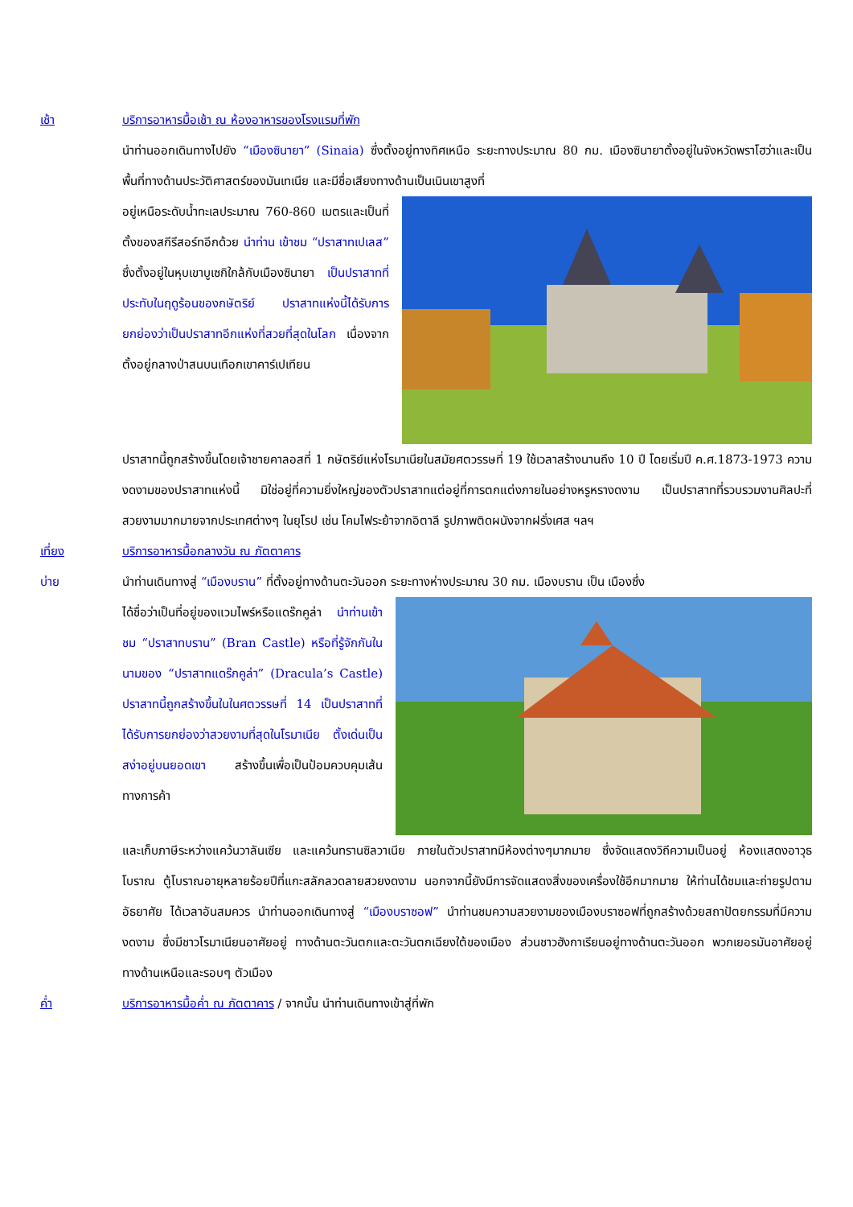เช้า บริการอาหารมื้อเช้า ณ ห้องอาหารของโรงแรมที่พัก
นำท่านออกเดินทางไปยัง “เมืองซินายา” (Sinaia) ซึ่งตั้งอยู่ทางทิศเหนือ ระยะทางประมาณ 80 กม. เมืองซินายาตั้งอยู่ในจังหวัดพราโฮว่าและเป็นพื้นที่ทางด้านประวัติศาสตร์ของมันเทเนีย และมีชื่อเสียงทางด้านเป็นเนินเขาสูงที่
อยู่เหนือระดับน้ำทะเลประมาณ 760-860 เมตรและเป็นที่ ตั้งของสกีรีสอร์ทอีกด้วย นำท่าน เข้าชม “ปราสาทเปเลส” ซึ่งตั้งอยู่ในหุบเขาบูเซกิใกล้กับเมืองซินายา เป็นปราสาทที่ประทับในฤดูร้อนของกษัตริย์ ปราสาทแห่งนี้ได้รับการยกย่องว่าเป็นปราสาทอีกแห่งที่สวยที่สุดในโลก เนื่องจากตั้งอยู่กลางป่าสนบนเทือกเขาคาร์เปเทียน
ปราสาทนี้ถูกสร้างขึ้นโดยเจ้าชายคาลอสที่ 1 กษัตริย์แห่งโรมาเนียในสมัยศตวรรษที่ 19 ใช้เวลาสร้างนานถึง 10 ปี โดยเริ่มปี ค.ศ.1873-1973 ความงดงามของปราสาทแห่งนี้ มิใช่อยู่ที่ความยิ่งใหญ่ของตัวปราสาทแต่อยู่ที่การตกแต่งภายในอย่างหรูหรางดงาม เป็นปราสาทที่รวบรวมงานศิลปะที่สวยงามมากมายจากประเทศต่างๆ ในยุโรป เช่น โคมไฟระย้าจากอิตาลี รูปภาพติดผนังจากฝรั่งเศส ฯลฯ
เที่ยง บริการอาหารมื้อกลางวัน ณ ภัตตาคาร
บ่าย นำท่านเดินทางสู่ “เมืองบราน” ที่ตั้งอยู่ทางด้านตะวันออก ระยะทางห่างประมาณ 30 กม. เมืองบราน เป็น เมืองซึ่ง
ได้ชื่อว่าเป็นที่อยู่ของแวมไพร์หรือแดร๊กคูล่า นำท่านเข้าชม “ปราสาทบราน” (Bran Castle) หรือที่รู้จักกันในนามของ “ปราสาทแดร๊กคูล่า” (Dracula’s Castle) ปราสาทนี้ถูกสร้างขึ้นในในศตวรรษที่ 14 เป็นปราสาทที่ได้รับการยกย่องว่าสวยงามที่สุดในโรมาเนีย ตั้งเด่นเป็นสง่าอยู่บนยอดเขา สร้างขึ้นเพื่อเป็นป้อมควบคุมเส้นทางการค้า
และเก็บภาษีระหว่างแคว้นวาลันเซีย และแคว้นทรานซิลวาเนีย ภายในตัวปราสาทมีห้องต่างๆมากมาย ซึ่งจัดแสดงวิถีความเป็นอยู่ ห้องแสดงอาวุธโบราณ ตู้โบราณอายุหลายร้อยปีที่แกะสลักลวดลายสวยงดงาม นอกจากนี้ยังมีการจัดแสดงสิ่งของเครื่องใช้อีกมากมาย ให้ท่านได้ชมและถ่ายรูปตามอัธยาศัย ได้เวลาอันสมควร นำท่านออกเดินทางสู่ “เมืองบราซอฟ” นำท่านชมความสวยงามของเมืองบราซอฟที่ถูกสร้างด้วยสถาปัตยกรรมที่มีความงดงาม ซึ่งมีชาวโรมาเนียนอาศัยอยู่ ทางด้านตะวันตกและตะวันตกเฉียงใต้ของเมือง ส่วนชาวฮังกาเรียนอยู่ทางด้านตะวันออก พวกเยอรมันอาศัยอยู่ทางด้านเหนือและรอบๆ ตัวเมือง
ค่ำ บริการอาหารมื้อค่ำ ณ ภัตตาคาร / จากนั้น นำท่านเดินทางเข้าสู่ที่พัก